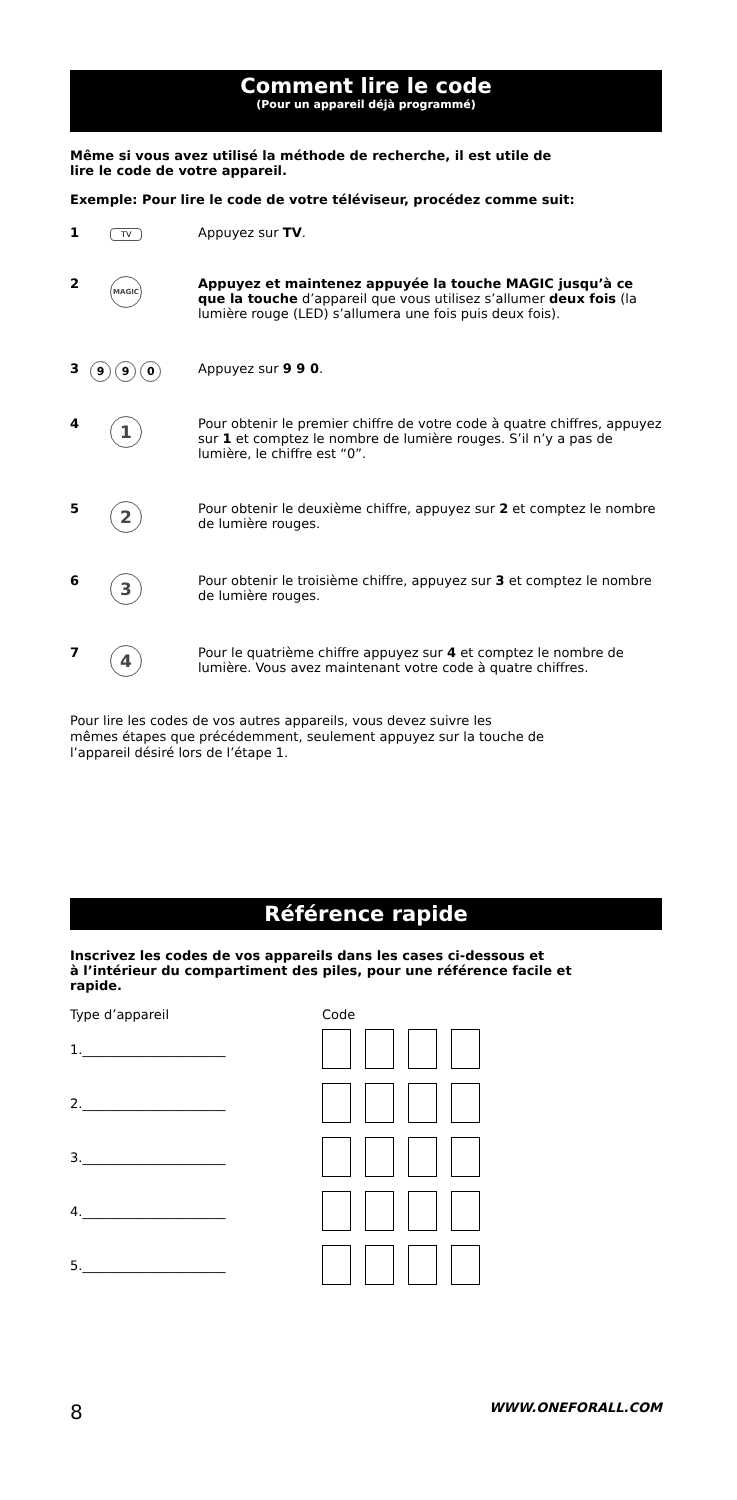Comment lire le code
(Pour un appareil déjà programmé)
Même si vous avez utilisé la méthode de recherche, il est utile de
lire le code de votre appareil.
Exemple: Pour lire le code de votre téléviseur, procédez comme suit:
1
TV
Appuyez sur TV.
2
MAGIC
Appuyez et maintenez appuyée la touche MAGIC jusqu’à ce que la touche d’appareil que vous utilisez s’allumer deux fois (la lumière rouge (LED) s’allumera une fois puis deux fois).
3
9 9 0
Appuyez sur 9 9 0.
4
1
Pour obtenir le premier chiffre de votre code à quatre chiffres, appuyez sur 1 et comptez le nombre de lumière rouges. S’il n’y a pas de lumière, le chiffre est “0”.
5
2
Pour obtenir le deuxième chiffre, appuyez sur 2 et comptez le nombre de lumière rouges.
6
3
Pour obtenir le troisième chiffre, appuyez sur 3 et comptez le nombre de lumière rouges.
7
4
Pour le quatrième chiffre appuyez sur 4 et comptez le nombre de lumière. Vous avez maintenant votre code à quatre chiffres.
Pour lire les codes de vos autres appareils, vous devez suivre les
mêmes étapes que précédemment, seulement appuyez sur la touche de
l’appareil désiré lors de l’étape 1.
Référence rapide
Inscrivez les codes de vos appareils dans les cases ci-dessous et
à l’intérieur du compartiment des piles, pour une référence facile et
rapide.
Type d’appareil Code
1.______________________
2.______________________
3.______________________
4.______________________
5.______________________
8 WWW.ONEFORALL.COM